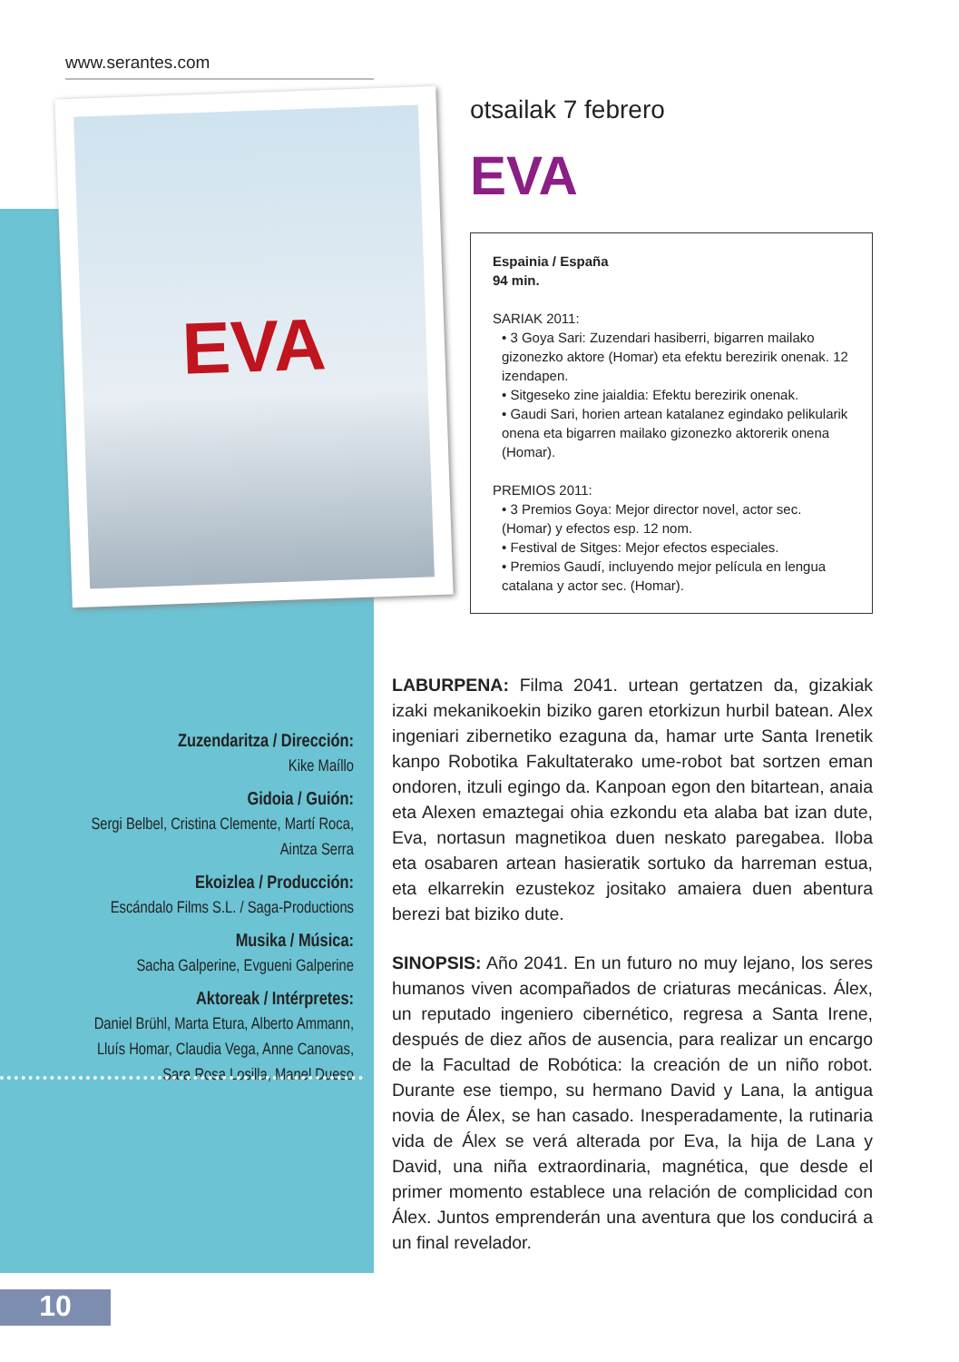www.serantes.com
EVA
otsailak 7 febrero
EVA
Espainia / España
94 min.
SARIAK 2011:
• 3 Goya Sari: Zuzendari hasiberri, bigarren mailako gizonezko aktore (Homar) eta efektu berezirik onenak. 12 izendapen.
• Sitgeseko zine jaialdia: Efektu berezirik onenak.
• Gaudi Sari, horien artean katalanez egindako pelikularik onena eta bigarren mailako gizonezko aktorerik onena (Homar).
PREMIOS 2011:
• 3 Premios Goya: Mejor director novel, actor sec. (Homar) y efectos esp. 12 nom.
• Festival de Sitges: Mejor efectos especiales.
• Premios Gaudí, incluyendo mejor película en lengua catalana y actor sec. (Homar).
Zuzendaritza / Dirección:
Kike Maíllo
Gidoia / Guión:
Sergi Belbel, Cristina Clemente, Martí Roca, Aintza Serra
Ekoizlea / Producción:
Escándalo Films S.L. / Saga-Productions
Musika / Música:
Sacha Galperine, Evgueni Galperine
Aktoreak / Intérpretes:
Daniel Brühl, Marta Etura, Alberto Ammann, Lluís Homar, Claudia Vega, Anne Canovas, Sara Rosa Losilla, Manel Dueso
LABURPENA: Filma 2041. urtean gertatzen da, gizakiak izaki mekanikoekin biziko garen etorkizun hurbil batean. Alex ingeniari zibernetiko ezaguna da, hamar urte Santa Irenetik kanpo Robotika Fakultaterako ume-robot bat sortzen eman ondoren, itzuli egingo da. Kanpoan egon den bitartean, anaia eta Alexen emaztegai ohia ezkondu eta alaba bat izan dute, Eva, nortasun magnetikoa duen neskato paregabea. Iloba eta osabaren artean hasieratik sortuko da harreman estua, eta elkarrekin ezustekoz jositako amaiera duen abentura berezi bat biziko dute.
SINOPSIS: Año 2041. En un futuro no muy lejano, los seres humanos viven acompañados de criaturas mecánicas. Álex, un reputado ingeniero cibernético, regresa a Santa Irene, después de diez años de ausencia, para realizar un encargo de la Facultad de Robótica: la creación de un niño robot. Durante ese tiempo, su hermano David y Lana, la antigua novia de Álex, se han casado. Inesperadamente, la rutinaria vida de Álex se verá alterada por Eva, la hija de Lana y David, una niña extraordinaria, magnética, que desde el primer momento establece una relación de complicidad con Álex. Juntos emprenderán una aventura que los conducirá a un final revelador.
10